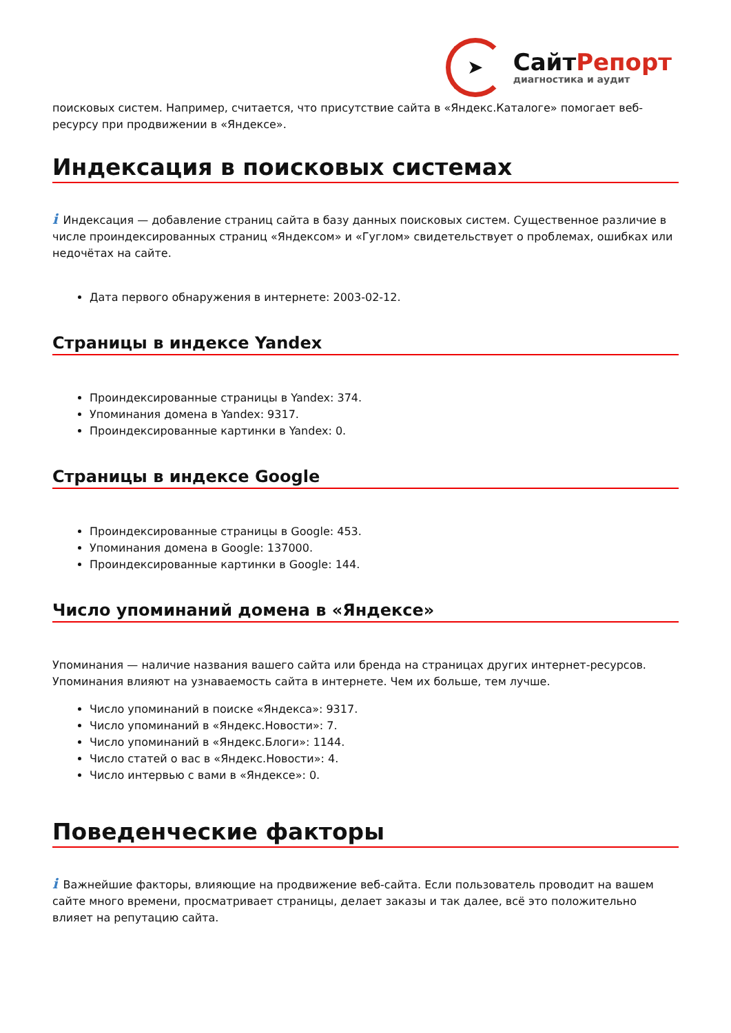➤
СайтРепорт
диагностика и аудит
поисковых систем. Например, считается, что присутствие сайта в «Яндекс.Каталоге» помогает веб-ресурсу при продвижении в «Яндексе».
Индексация в поисковых системах
i Индексация — добавление страниц сайта в базу данных поисковых систем. Существенное различие в числе проиндексированных страниц «Яндексом» и «Гуглом» свидетельствует о проблемах, ошибках или недочётах на сайте.
Дата первого обнаружения в интернете: 2003-02-12.
Страницы в индексе Yandex
Проиндексированные страницы в Yandex: 374.
Упоминания домена в Yandex: 9317.
Проиндексированные картинки в Yandex: 0.
Страницы в индексе Google
Проиндексированные страницы в Google: 453.
Упоминания домена в Google: 137000.
Проиндексированные картинки в Google: 144.
Число упоминаний домена в «Яндексе»
Упоминания — наличие названия вашего сайта или бренда на страницах других интернет-ресурсов. Упоминания влияют на узнаваемость сайта в интернете. Чем их больше, тем лучше.
Число упоминаний в поиске «Яндекса»: 9317.
Число упоминаний в «Яндекс.Новости»: 7.
Число упоминаний в «Яндекс.Блоги»: 1144.
Число статей о вас в «Яндекс.Новости»: 4.
Число интервью с вами в «Яндексе»: 0.
Поведенческие факторы
i Важнейшие факторы, влияющие на продвижение веб-сайта. Если пользователь проводит на вашем сайте много времени, просматривает страницы, делает заказы и так далее, всё это положительно влияет на репутацию сайта.